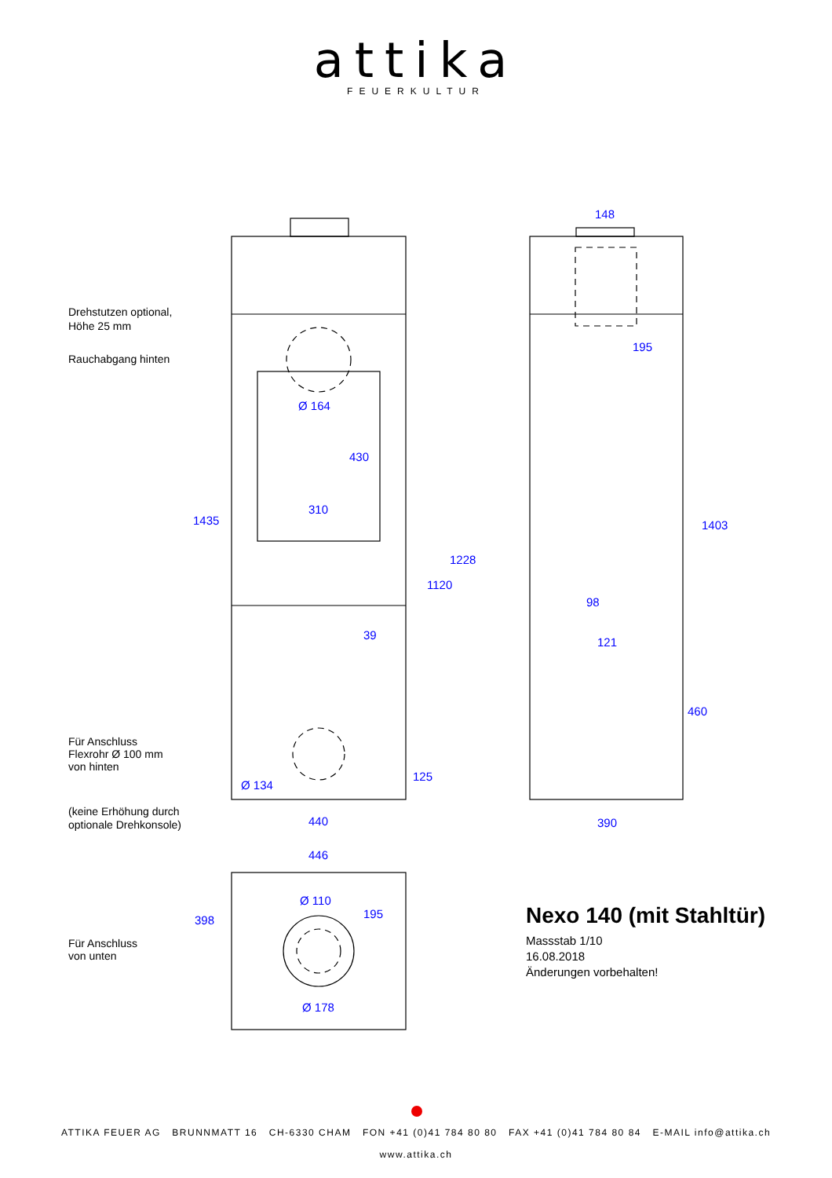attika
FEUERKULTUR
1435
1228
1120
430
310
Ø 164
39
125
Ø 134
440
148
195
1403
98
121
460
390
446
398
Ø 110
195
Ø 178
Drehstutzen optional,
Höhe 25 mm
Rauchabgang hinten
Für Anschluss
Flexrohr Ø 100 mm
von hinten
(keine Erhöhung durch
optionale Drehkonsole)
Für Anschluss
von unten
Nexo 140 (mit Stahltür)
Massstab 1/10
16.08.2018
Änderungen vorbehalten!
ATTIKA FEUER AG BRUNNMATT 16 CH-6330 CHAM FON +41 (0)41 784 80 80 FAX +41 (0)41 784 80 84 E-MAIL info@attika.ch
www.attika.ch